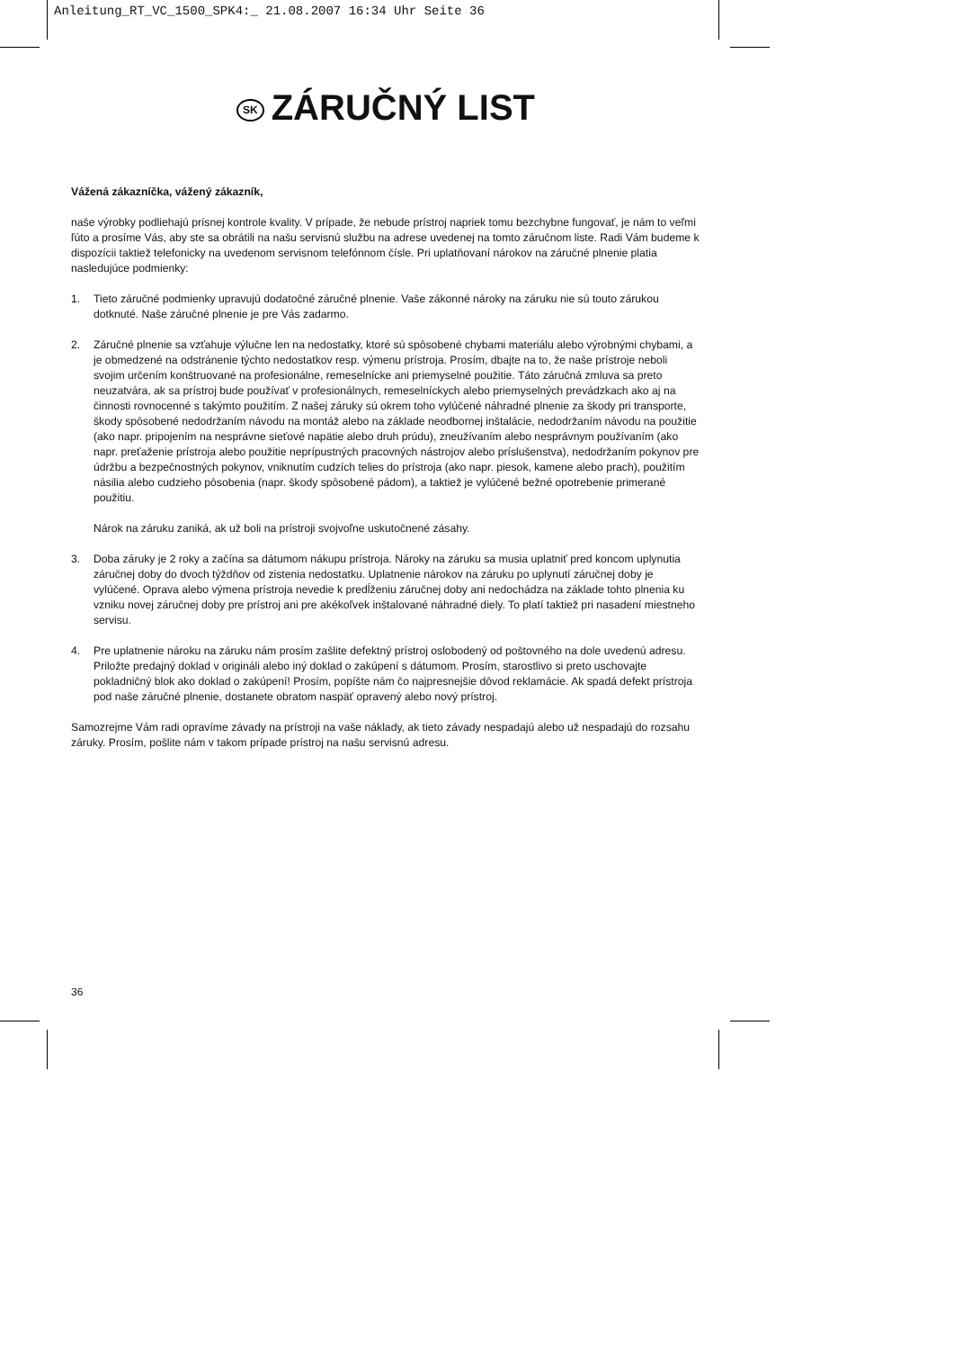Anleitung_RT_VC_1500_SPK4:_ 21.08.2007 16:34 Uhr Seite 36
SK ZÁRUČNÝ LIST
Vážená zákazníčka, vážený zákazník,
naše výrobky podliehajú prísnej kontrole kvality. V prípade, že nebude prístroj napriek tomu bezchybne fungovať, je nám to veľmi ľúto a prosíme Vás, aby ste sa obrátili na našu servisnú službu na adrese uvedenej na tomto záručnom liste. Radi Vám budeme k dispozícii taktiež telefonicky na uvedenom servisnom telefónnom čísle. Pri uplatňovaní nárokov na záručné plnenie platia nasledujúce podmienky:
1. Tieto záručné podmienky upravujú dodatočné záručné plnenie. Vaše zákonné nároky na záruku nie sú touto zárukou dotknuté. Naše záručné plnenie je pre Vás zadarmo.
2. Záručné plnenie sa vzťahuje výlučne len na nedostatky, ktoré sú spôsobené chybami materiálu alebo výrobnými chybami, a je obmedzené na odstránenie týchto nedostatkov resp. výmenu prístroja. Prosím, dbajte na to, že naše prístroje neboli svojim určením konštruované na profesionálne, remeselnícke ani priemyselné použitie. Táto záručná zmluva sa preto neuzatvára, ak sa prístroj bude používať v profesionálnych, remeselníckych alebo priemyselných prevádzkach ako aj na činnosti rovnocenné s takýmto použitím. Z našej záruky sú okrem toho vylúčené náhradné plnenie za škody pri transporte, škody spôsobené nedodržaním návodu na montáž alebo na základe neodbornej inštalácie, nedodržaním návodu na použitie (ako napr. pripojením na nesprávne sieťové napätie alebo druh prúdu), zneužívaním alebo nesprávnym používaním (ako napr. preťaženie prístroja alebo použitie neprípustných pracovných nástrojov alebo príslušenstva), nedodržaním pokynov pre údržbu a bezpečnostných pokynov, vniknutím cudzích telies do prístroja (ako napr. piesok, kamene alebo prach), použitím násilia alebo cudzieho pôsobenia (napr. škody spôsobené pádom), a taktiež je vylúčené bežné opotrebenie primerané použitiu.
Nárok na záruku zaniká, ak už boli na prístroji svojvoľne uskutočnené zásahy.
3. Doba záruky je 2 roky a začína sa dátumom nákupu prístroja. Nároky na záruku sa musia uplatniť pred koncom uplynutia záručnej doby do dvoch týždňov od zistenia nedostatku. Uplatnenie nárokov na záruku po uplynutí záručnej doby je vylúčené. Oprava alebo výmena prístroja nevedie k predĺženiu záručnej doby ani nedochádza na základe tohto plnenia ku vzniku novej záručnej doby pre prístroj ani pre akékoľvek inštalované náhradné diely. To platí taktiež pri nasadení miestneho servisu.
4. Pre uplatnenie nároku na záruku nám prosím zašlite defektný prístroj oslobodený od poštovného na dole uvedenú adresu. Priložte predajný doklad v origináli alebo iný doklad o zakúpení s dátumom. Prosím, starostlivo si preto uschovajte pokladničný blok ako doklad o zakúpení! Prosím, popíšte nám čo najpresnejšie dôvod reklamácie. Ak spadá defekt prístroja pod naše záručné plnenie, dostanete obratom naspäť opravený alebo nový prístroj.
Samozrejme Vám radi opravíme závady na prístroji na vaše náklady, ak tieto závady nespadajú alebo už nespadajú do rozsahu záruky. Prosím, pošlite nám v takom prípade prístroj na našu servisnú adresu.
36